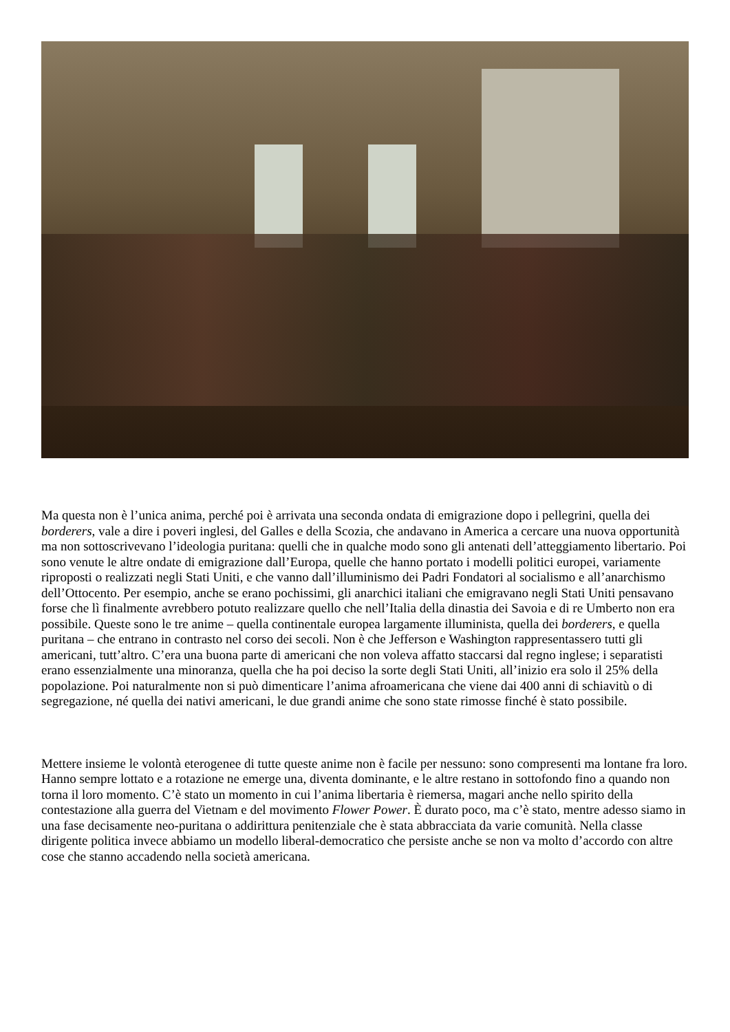Ma questa non è l’unica anima, perché poi è arrivata una seconda ondata di emigrazione dopo i pellegrini, quella dei borderers, vale a dire i poveri inglesi, del Galles e della Scozia, che andavano in America a cercare una nuova opportunità ma non sottoscrivevano l’ideologia puritana: quelli che in qualche modo sono gli antenati dell’atteggiamento libertario. Poi sono venute le altre ondate di emigrazione dall’Europa, quelle che hanno portato i modelli politici europei, variamente riproposti o realizzati negli Stati Uniti, e che vanno dall’illuminismo dei Padri Fondatori al socialismo e all’anarchismo dell’Ottocento. Per esempio, anche se erano pochissimi, gli anarchici italiani che emigravano negli Stati Uniti pensavano forse che lì finalmente avrebbero potuto realizzare quello che nell’Italia della dinastia dei Savoia e di re Umberto non era possibile. Queste sono le tre anime – quella continentale europea largamente illuminista, quella dei borderers, e quella puritana – che entrano in contrasto nel corso dei secoli. Non è che Jefferson e Washington rappresentassero tutti gli americani, tutt’altro. C’era una buona parte di americani che non voleva affatto staccarsi dal regno inglese; i separatisti erano essenzialmente una minoranza, quella che ha poi deciso la sorte degli Stati Uniti, all’inizio era solo il 25% della popolazione. Poi naturalmente non si può dimenticare l’anima afroamericana che viene dai 400 anni di schiavitù o di segregazione, né quella dei nativi americani, le due grandi anime che sono state rimosse finché è stato possibile.
Mettere insieme le volontà eterogenee di tutte queste anime non è facile per nessuno: sono compresenti ma lontane fra loro. Hanno sempre lottato e a rotazione ne emerge una, diventa dominante, e le altre restano in sottofondo fino a quando non torna il loro momento. C’è stato un momento in cui l’anima libertaria è riemersa, magari anche nello spirito della contestazione alla guerra del Vietnam e del movimento Flower Power. È durato poco, ma c’è stato, mentre adesso siamo in una fase decisamente neo-puritana o addirittura penitenziale che è stata abbracciata da varie comunità. Nella classe dirigente politica invece abbiamo un modello liberal-democratico che persiste anche se non va molto d’accordo con altre cose che stanno accadendo nella società americana.